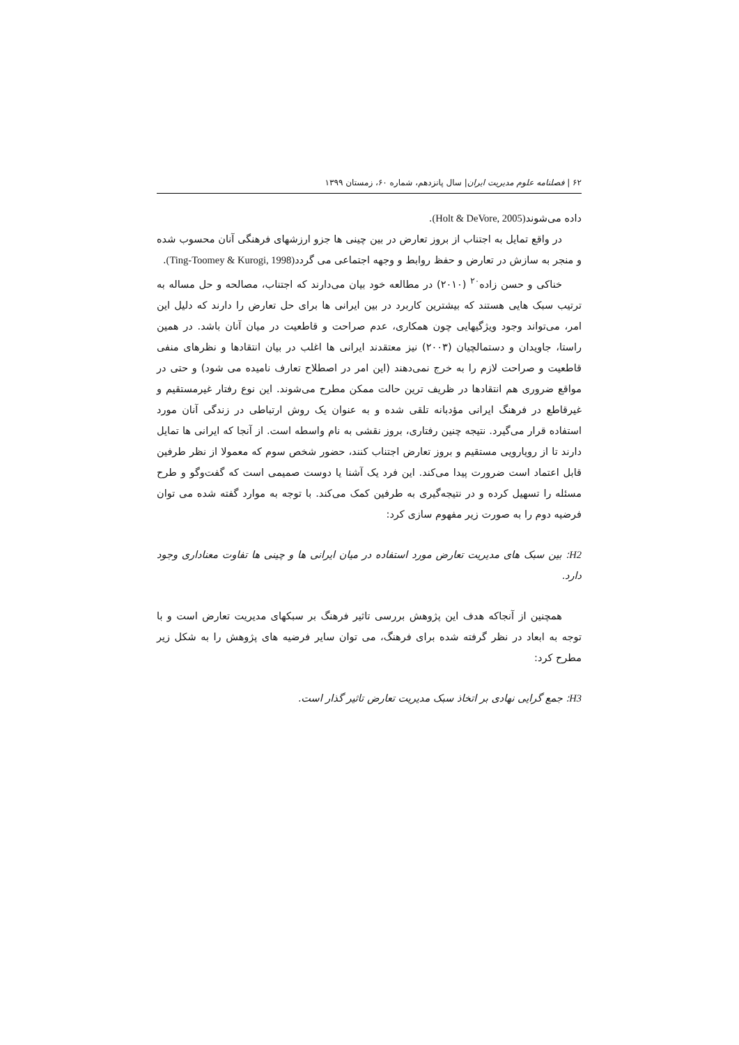۶۲ | فصلنامه علوم مدیریت ایران| سال پانزدهم، شماره ۶۰، زمستان ۱۳۹۹
داده می‌شوند(Holt & DeVore, 2005).
در واقع تمایل به اجتناب از بروز تعارض در بین چینی ها جزو ارزشهای فرهنگی آنان محسوب شده و منجر به سازش در تعارض و حفظ روابط و وجهه اجتماعی می گردد(Ting-Toomey & Kurogi, 1998).
خناکی و حسن زاده<sup>۲۰</sup> (۲۰۱۰) در مطالعه خود بیان می‌دارند که اجتناب، مصالحه و حل مساله به ترتیب سبک هایی هستند که بیشترین کاربرد در بین ایرانی ها برای حل تعارض را دارند که دلیل این امر، می‌تواند وجود ویژگیهایی چون همکاری، عدم صراحت و قاطعیت در میان آنان باشد. در همین راستا، جاویدان و دستمالچیان (۲۰۰۳) نیز معتقدند ایرانی ها اغلب در بیان انتقادها و نظرهای منفی قاطعیت و صراحت لازم را به خرج نمی‌دهند (این امر در اصطلاح تعارف نامیده می شود) و حتی در مواقع ضروری هم انتقادها در ظریف ترین حالت ممکن مطرح می‌شوند. این نوع رفتار غیرمستقیم و غیرقاطع در فرهنگ ایرانی مؤدبانه تلقی شده و به عنوان یک روش ارتباطی در زندگی آنان مورد استفاده قرار می‌گیرد. نتیجه چنین رفتاری، بروز نقشی به نام واسطه است. از آنجا که ایرانی ها تمایل دارند تا از رویارویی مستقیم و بروز تعارض اجتناب کنند، حضور شخص سوم که معمولا از نظر طرفین قابل اعتماد است ضرورت پیدا می‌کند. این فرد یک آشنا یا دوست صمیمی است که گفت‌وگو و طرح مسئله را تسهیل کرده و در نتیجه‌گیری به طرفین کمک می‌کند. با توجه به موارد گفته شده می توان فرضیه دوم را به صورت زیر مفهوم سازی کرد:
H2: بین سبک های مدیریت تعارض مورد استفاده در میان ایرانی ها و چینی ها تفاوت معناداری وجود دارد.
همچنین از آنجاکه هدف این پژوهش بررسی تاثیر فرهنگ بر سبکهای مدیریت تعارض است و با توجه به ابعاد در نظر گرفته شده برای فرهنگ، می توان سایر فرضیه های پژوهش را به شکل زیر مطرح کرد:
H3: جمع گرایی نهادی بر اتخاذ سبک مدیریت تعارض تاثیر گذار است.